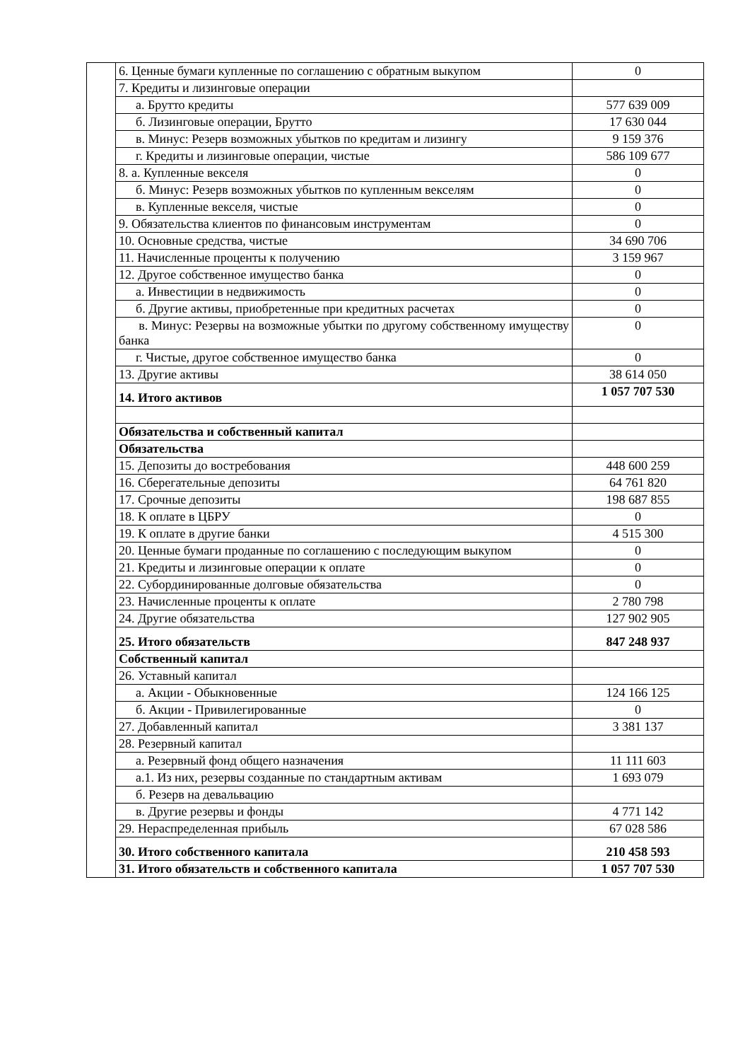| | 6. Ценные бумаги купленные по соглашению с обратным выкупом | 0 |
| | 7. Кредиты и лизинговые операции | |
| | а. Брутто кредиты | 577 639 009 |
| | б. Лизинговые операции, Брутто | 17 630 044 |
| | в. Минус: Резерв возможных убытков по кредитам и лизингу | 9 159 376 |
| | г. Кредиты и лизинговые операции, чистые | 586 109 677 |
| | 8. а. Купленные векселя | 0 |
| | б. Минус: Резерв возможных убытков по купленным векселям | 0 |
| | в. Купленные векселя, чистые | 0 |
| | 9. Обязательства клиентов по финансовым инструментам | 0 |
| | 10. Основные средства, чистые | 34 690 706 |
| | 11. Начисленные проценты к получению | 3 159 967 |
| | 12. Другое собственное имущество банка | 0 |
| | а. Инвестиции в недвижимость | 0 |
| | б. Другие активы, приобретенные при кредитных расчетах | 0 |
| | в. Минус: Резервы на возможные убытки по другому собственному имуществу банка | 0 |
| | г. Чистые, другое собственное имущество банка | 0 |
| | 13. Другие активы | 38 614 050 |
| | 14. Итого активов | 1 057 707 530 |
| | Обязательства и собственный капитал | |
| | Обязательства | |
| | 15. Депозиты до востребования | 448 600 259 |
| | 16. Сберегательные депозиты | 64 761 820 |
| | 17. Срочные депозиты | 198 687 855 |
| | 18. К оплате в ЦБРУ | 0 |
| | 19. К оплате в другие банки | 4 515 300 |
| | 20. Ценные бумаги проданные по соглашению с последующим выкупом | 0 |
| | 21. Кредиты и лизинговые операции к оплате | 0 |
| | 22. Субординированные долговые обязательства | 0 |
| | 23. Начисленные проценты к оплате | 2 780 798 |
| | 24. Другие обязательства | 127 902 905 |
| | 25. Итого обязательств | 847 248 937 |
| | Собственный капитал | |
| | 26. Уставный капитал | |
| | а. Акции - Обыкновенные | 124 166 125 |
| | б. Акции - Привилегированные | 0 |
| | 27. Добавленный капитал | 3 381 137 |
| | 28. Резервный капитал | |
| | а. Резервный фонд общего назначения | 11 111 603 |
| | а.1. Из них, резервы созданные по стандартным активам | 1 693 079 |
| | б. Резерв на девальвацию | |
| | в. Другие резервы и фонды | 4 771 142 |
| | 29. Нераспределенная прибыль | 67 028 586 |
| | 30. Итого собственного капитала | 210 458 593 |
| | 31. Итого обязательств и собственного капитала | 1 057 707 530 |